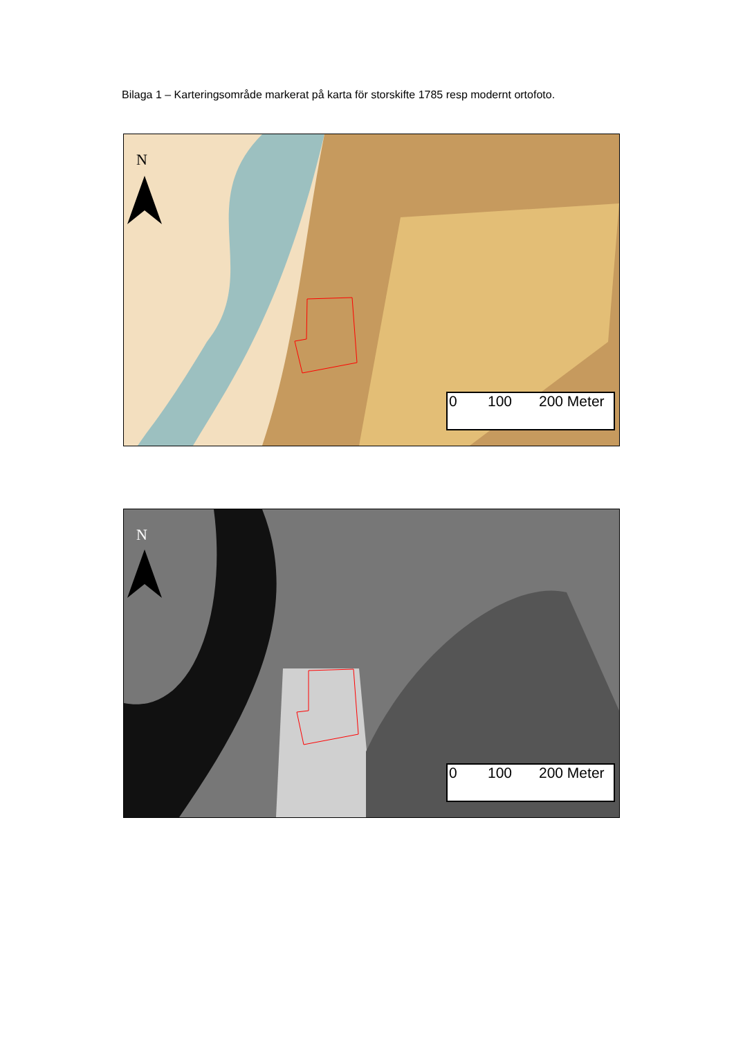Bilaga 1 – Karteringsområde markerat på karta för storskifte 1785 resp modernt ortofoto.
N
0 100 200 Meter
N
0 100 200 Meter